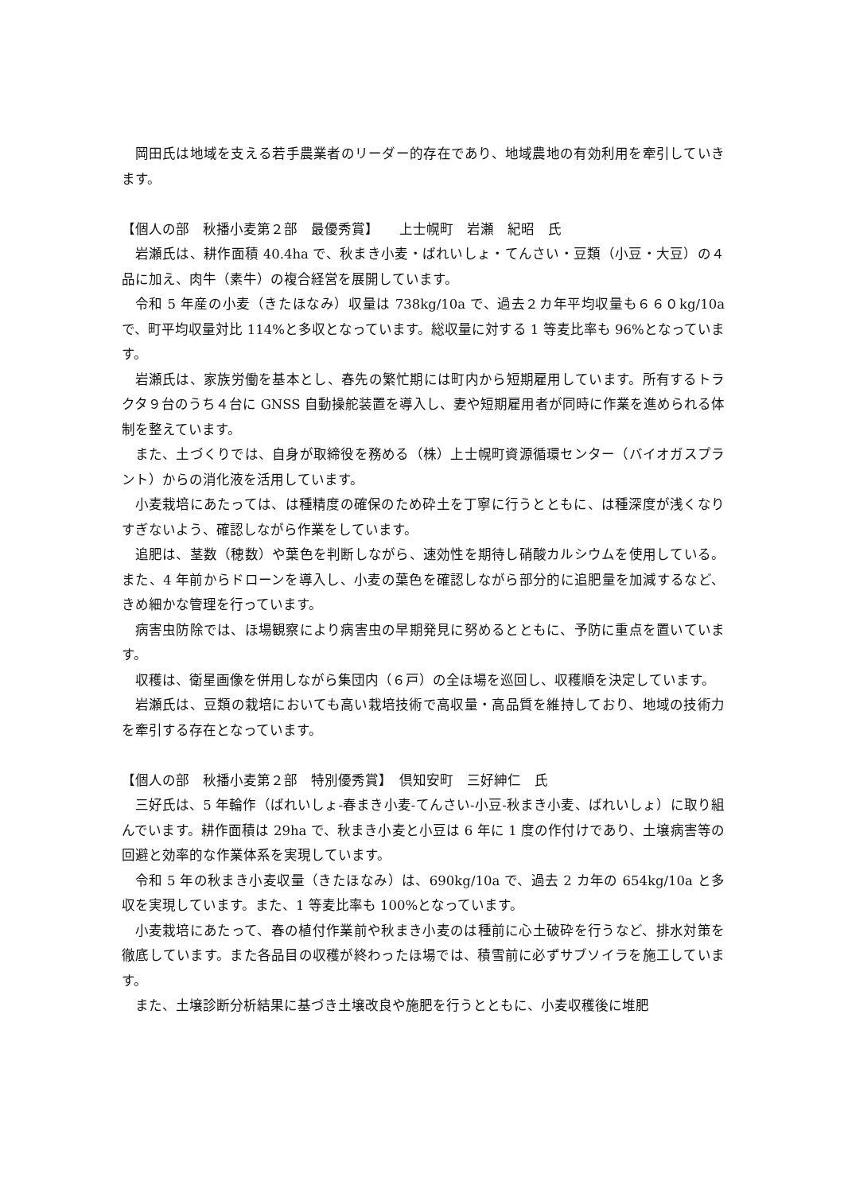岡田氏は地域を支える若手農業者のリーダー的存在であり、地域農地の有効利用を牽引していきます。
【個人の部　秋播小麦第２部　最優秀賞】　　上士幌町　岩瀬　紀昭　氏
岩瀬氏は、耕作面積 40.4ha で、秋まき小麦・ばれいしょ・てんさい・豆類（小豆・大豆）の４品に加え、肉牛（素牛）の複合経営を展開しています。
令和 5 年産の小麦（きたほなみ）収量は 738kg/10a で、過去２カ年平均収量も６６０kg/10a で、町平均収量対比 114%と多収となっています。総収量に対する 1 等麦比率も 96%となっています。
岩瀬氏は、家族労働を基本とし、春先の繁忙期には町内から短期雇用しています。所有するトラクタ９台のうち４台に GNSS 自動操舵装置を導入し、妻や短期雇用者が同時に作業を進められる体制を整えています。
また、土づくりでは、自身が取締役を務める（株）上士幌町資源循環センター（バイオガスプラント）からの消化液を活用しています。
小麦栽培にあたっては、は種精度の確保のため砕土を丁寧に行うとともに、は種深度が浅くなりすぎないよう、確認しながら作業をしています。
追肥は、茎数（穂数）や葉色を判断しながら、速効性を期待し硝酸カルシウムを使用している。また、4 年前からドローンを導入し、小麦の葉色を確認しながら部分的に追肥量を加減するなど、きめ細かな管理を行っています。
病害虫防除では、ほ場観察により病害虫の早期発見に努めるとともに、予防に重点を置いています。
収穫は、衛星画像を併用しながら集団内（６戸）の全ほ場を巡回し、収穫順を決定しています。
岩瀬氏は、豆類の栽培においても高い栽培技術で高収量・高品質を維持しており、地域の技術力を牽引する存在となっています。
【個人の部　秋播小麦第２部　特別優秀賞】　倶知安町　三好紳仁　氏
三好氏は、5 年輪作（ばれいしょ-春まき小麦-てんさい-小豆-秋まき小麦、ばれいしょ）に取り組んでいます。耕作面積は 29ha で、秋まき小麦と小豆は 6 年に 1 度の作付けであり、土壌病害等の回避と効率的な作業体系を実現しています。
令和 5 年の秋まき小麦収量（きたほなみ）は、690kg/10a で、過去 2 カ年の 654kg/10a と多収を実現しています。また、1 等麦比率も 100%となっています。
小麦栽培にあたって、春の植付作業前や秋まき小麦のは種前に心土破砕を行うなど、排水対策を徹底しています。また各品目の収穫が終わったほ場では、積雪前に必ずサブソイラを施工しています。
また、土壌診断分析結果に基づき土壌改良や施肥を行うとともに、小麦収穫後に堆肥